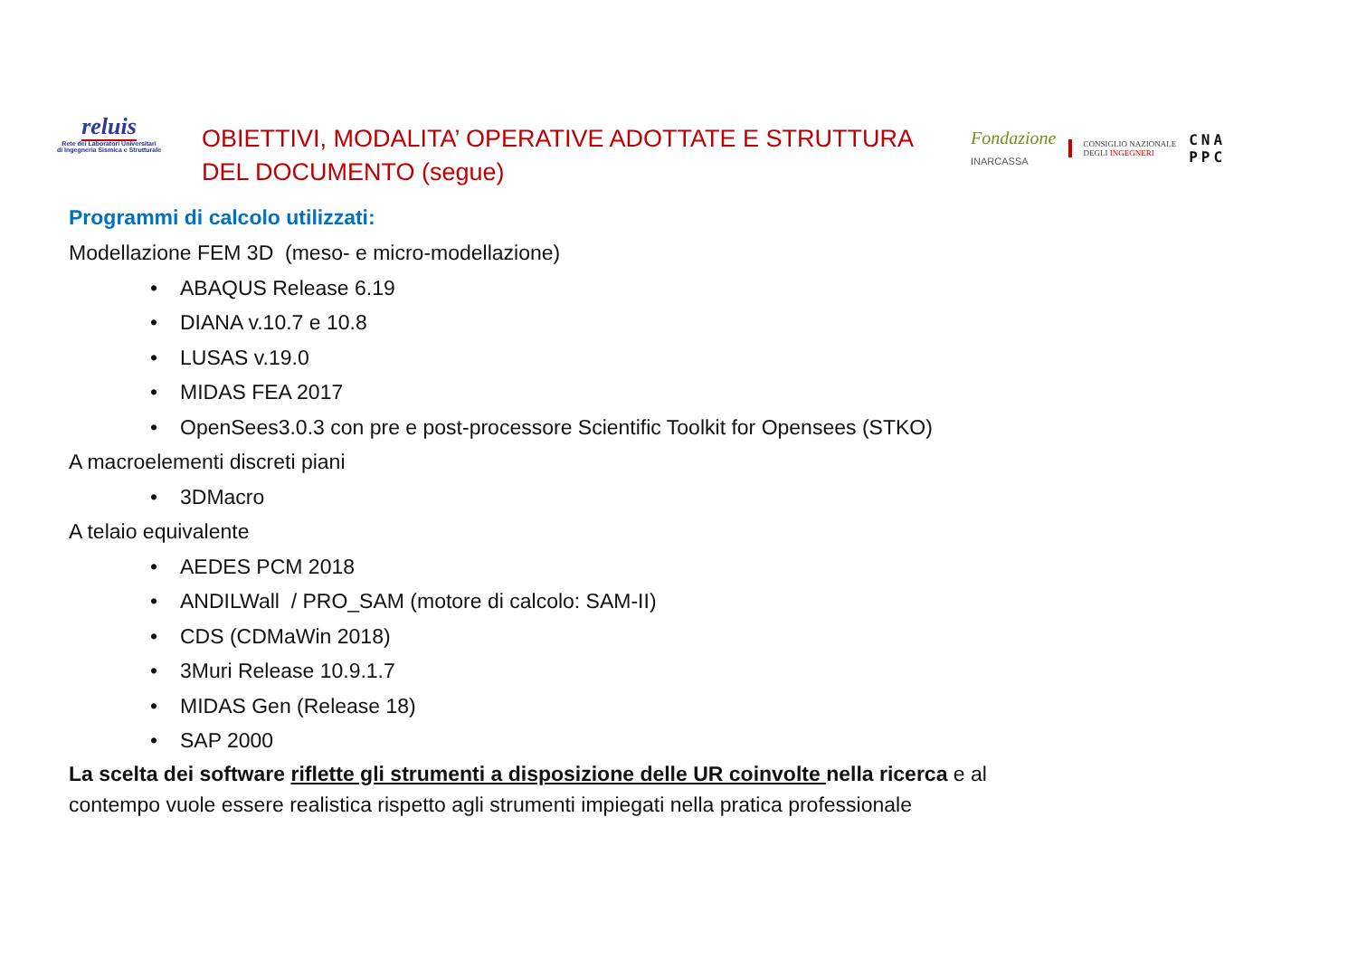reluis
Rete dei Laboratori Universitari
di Ingegneria Sismica e Strutturale
OBIETTIVI, MODALITA’ OPERATIVE ADOTTATE E STRUTTURA DEL DOCUMENTO (segue)
Fondazione
INARCASSA
CONSIGLIO NAZIONALE
DEGLI INGEGNERI
CNA
PPC
Programmi di calcolo utilizzati:
Modellazione FEM 3D (meso- e micro-modellazione)
• ABAQUS Release 6.19
• DIANA v.10.7 e 10.8
• LUSAS v.19.0
• MIDAS FEA 2017
• OpenSees3.0.3 con pre e post-processore Scientific Toolkit for Opensees (STKO)
A macroelementi discreti piani
• 3DMacro
A telaio equivalente
• AEDES PCM 2018
• ANDILWall / PRO_SAM (motore di calcolo: SAM-II)
• CDS (CDMaWin 2018)
• 3Muri Release 10.9.1.7
• MIDAS Gen (Release 18)
• SAP 2000
La scelta dei software riflette gli strumenti a disposizione delle UR coinvolte nella ricerca e al
contempo vuole essere realistica rispetto agli strumenti impiegati nella pratica professionale